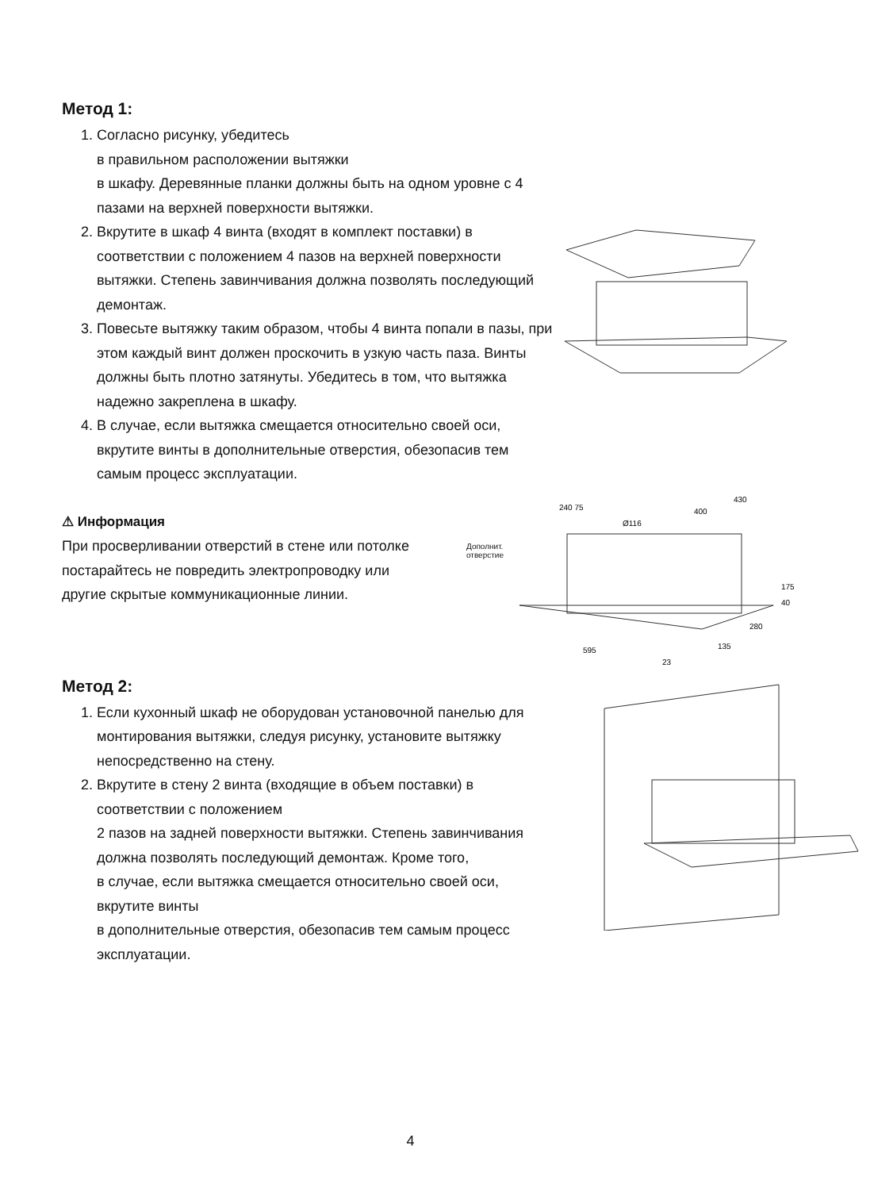Метод 1:
1. Согласно рисунку, убедитесь
в правильном расположении вытяжки
в шкафу. Деревянные планки должны быть на одном уровне с 4 пазами на верхней поверхности вытяжки.
2. Вкрутите в шкаф 4 винта (входят в комплект поставки) в соответствии с положением 4 пазов на верхней поверхности вытяжки. Степень завинчивания должна позволять последующий демонтаж.
3. Повесьте вытяжку таким образом, чтобы 4 винта попали в пазы, при этом каждый винт должен проскочить в узкую часть паза. Винты должны быть плотно затянуты. Убедитесь в том, что вытяжка надежно закреплена в шкафу.
4. В случае, если вытяжка смещается относительно своей оси, вкрутите винты в дополнительные отверстия, обезопасив тем самым процесс эксплуатации.
⚠ Информация
При просверливании отверстий в стене или потолке постарайтесь не повредить электропроводку или другие скрытые коммуникационные линии.
Дополнит.
отверстие
430
400
240 75
Ø116
175
40
280
135
595
23
Метод 2:
1. Если кухонный шкаф не оборудован установочной панелью для монтирования вытяжки, следуя рисунку, установите вытяжку непосредственно на стену.
2. Вкрутите в стену 2 винта (входящие в объем поставки) в соответствии с положением
2 пазов на задней поверхности вытяжки. Степень завинчивания должна позволять последующий демонтаж. Кроме того,
в случае, если вытяжка смещается относительно своей оси, вкрутите винты
в дополнительные отверстия, обезопасив тем самым процесс эксплуатации.
4